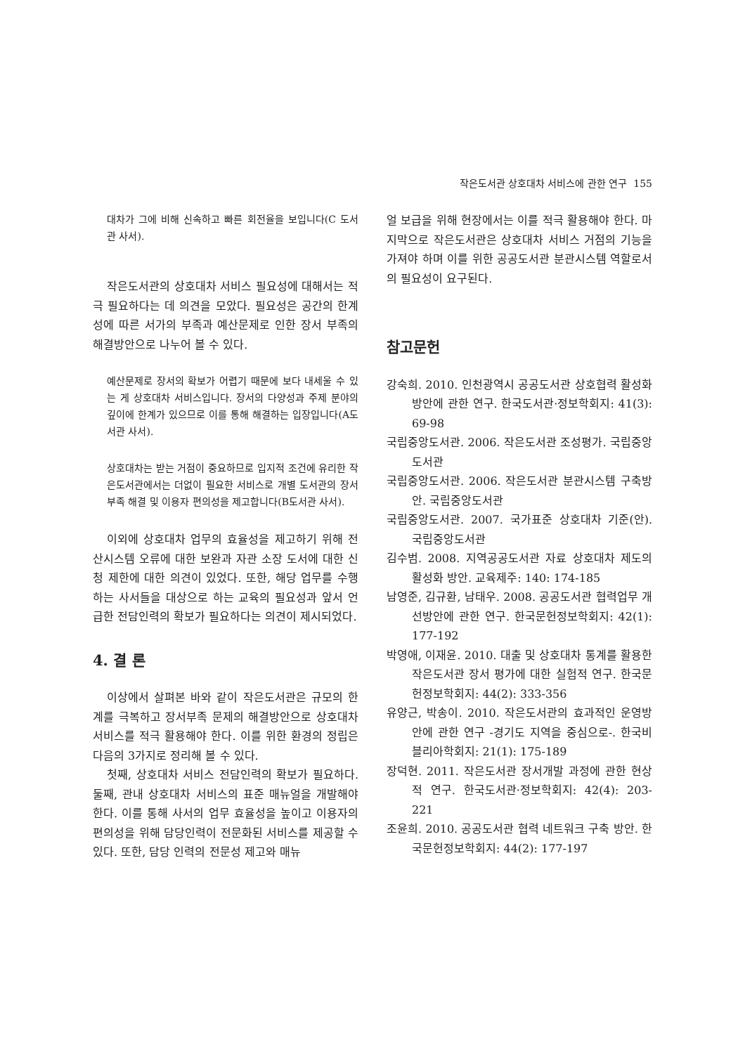작은도서관 상호대차 서비스에 관한 연구 155
대차가 그에 비해 신속하고 빠른 회전율을 보입니다(C 도서관 사서).
작은도서관의 상호대차 서비스 필요성에 대해서는 적극 필요하다는 데 의견을 모았다. 필요성은 공간의 한계성에 따른 서가의 부족과 예산문제로 인한 장서 부족의 해결방안으로 나누어 볼 수 있다.
예산문제로 장서의 확보가 어렵기 때문에 보다 내세울 수 있는 게 상호대차 서비스입니다. 장서의 다양성과 주제 분야의 깊이에 한계가 있으므로 이를 통해 해결하는 입장입니다(A도서관 사서).
상호대차는 받는 거점이 중요하므로 입지적 조건에 유리한 작은도서관에서는 더없이 필요한 서비스로 개별 도서관의 장서부족 해결 및 이용자 편의성을 제고합니다(B도서관 사서).
이외에 상호대차 업무의 효율성을 제고하기 위해 전산시스템 오류에 대한 보완과 자관 소장 도서에 대한 신청 제한에 대한 의견이 있었다. 또한, 해당 업무를 수행하는 사서들을 대상으로 하는 교육의 필요성과 앞서 언급한 전담인력의 확보가 필요하다는 의견이 제시되었다.
4. 결 론
이상에서 살펴본 바와 같이 작은도서관은 규모의 한계를 극복하고 장서부족 문제의 해결방안으로 상호대차 서비스를 적극 활용해야 한다. 이를 위한 환경의 정립은 다음의 3가지로 정리해 볼 수 있다.
첫째, 상호대차 서비스 전담인력의 확보가 필요하다. 둘째, 관내 상호대차 서비스의 표준 매뉴얼을 개발해야 한다. 이를 통해 사서의 업무 효율성을 높이고 이용자의 편의성을 위해 담당인력이 전문화된 서비스를 제공할 수 있다. 또한, 담당 인력의 전문성 제고와 매뉴
얼 보급을 위해 현장에서는 이를 적극 활용해야 한다. 마지막으로 작은도서관은 상호대차 서비스 거점의 기능을 가져야 하며 이를 위한 공공도서관 분관시스템 역할로서의 필요성이 요구된다.
참고문헌
강숙희. 2010. 인천광역시 공공도서관 상호협력 활성화 방안에 관한 연구. 한국도서관·정보학회지: 41(3): 69-98
국립중앙도서관. 2006. 작은도서관 조성평가. 국립중앙도서관
국립중앙도서관. 2006. 작은도서관 분관시스템 구축방안. 국립중앙도서관
국립중앙도서관. 2007. 국가표준 상호대차 기준(안). 국립중앙도서관
김수범. 2008. 지역공공도서관 자료 상호대차 제도의 활성화 방안. 교육제주: 140: 174-185
남영준, 김규환, 남태우. 2008. 공공도서관 협력업무 개선방안에 관한 연구. 한국문헌정보학회지: 42(1): 177-192
박영애, 이재윤. 2010. 대출 및 상호대차 통계를 활용한 작은도서관 장서 평가에 대한 실험적 연구. 한국문헌정보학회지: 44(2): 333-356
유양근, 박송이. 2010. 작은도서관의 효과적인 운영방안에 관한 연구 -경기도 지역을 중심으로-. 한국비블리아학회지: 21(1): 175-189
장덕현. 2011. 작은도서관 장서개발 과정에 관한 현상적 연구. 한국도서관·정보학회지: 42(4): 203-221
조윤희. 2010. 공공도서관 협력 네트워크 구축 방안. 한국문헌정보학회지: 44(2): 177-197